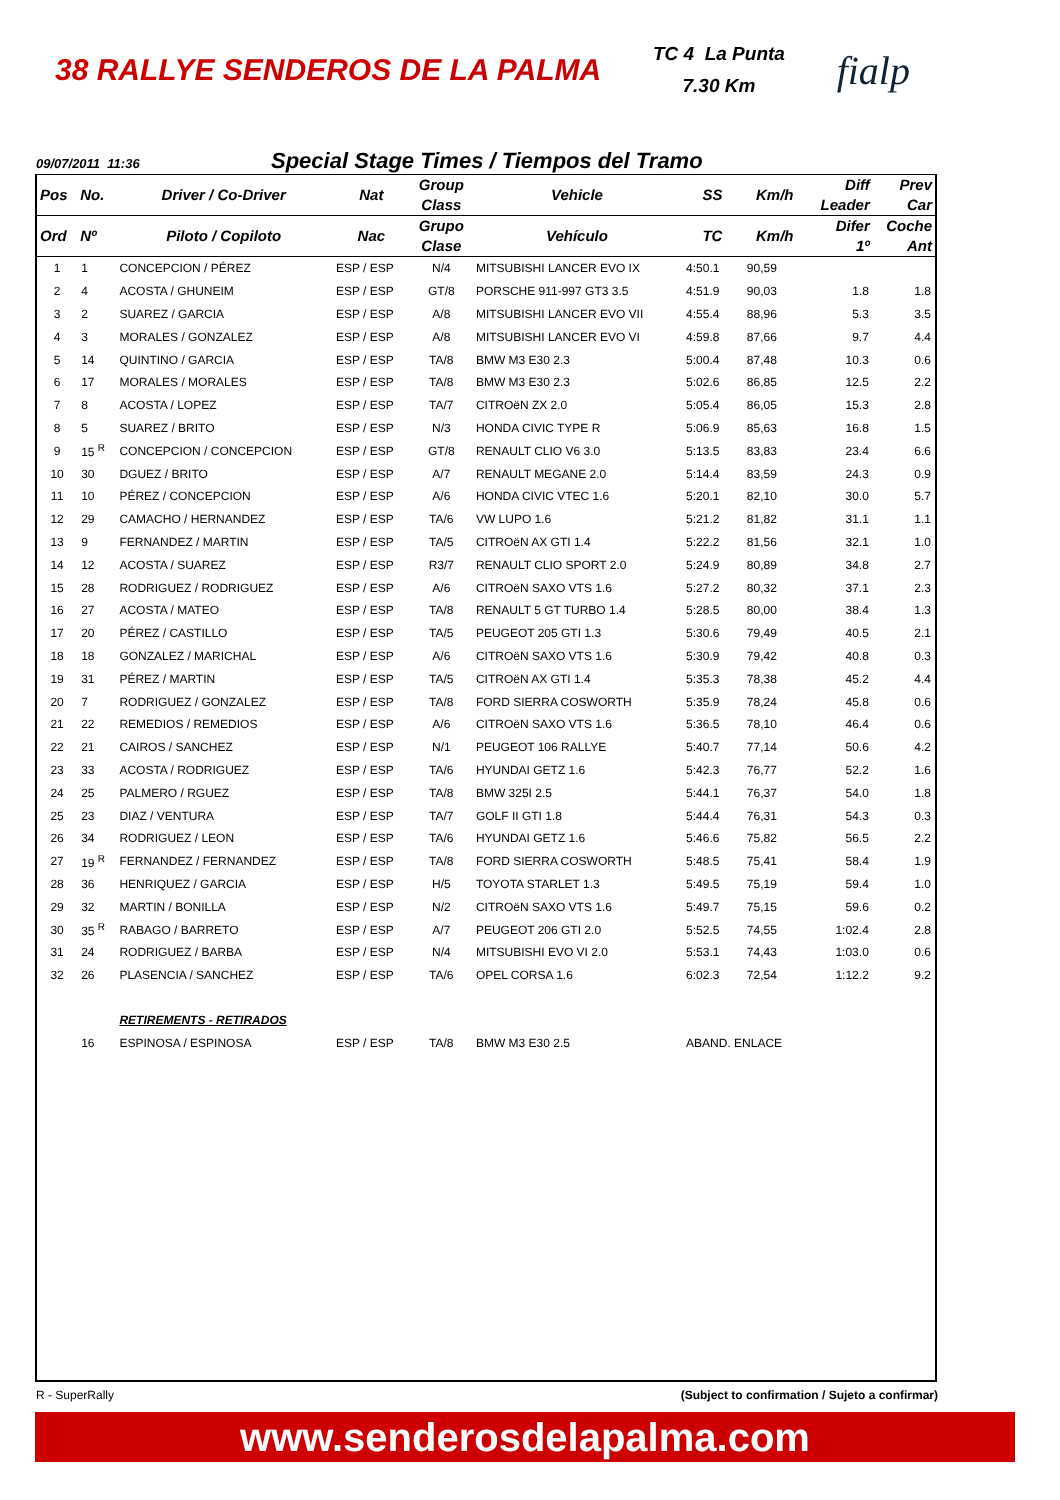38 RALLYE SENDEROS DE LA PALMA
TC 4 La Punta
7.30 Km
fialp
09/07/2011 11:36 Special Stage Times / Tiempos del Tramo
| Pos | No. | Driver / Co-Driver | Nat | Group Class | Vehicle | SS | Km/h | Diff Leader | Prev Car |
| --- | --- | --- | --- | --- | --- | --- | --- | --- | --- |
| Ord | Nº | Piloto / Copiloto | Nac | Grupo Clase | Vehículo | TC | Km/h | Difer 1º | Coche Ant |
| 1 | 1 | CONCEPCION / PÉREZ | ESP / ESP | N/4 | MITSUBISHI LANCER EVO IX | 4:50.1 | 90,59 | | |
| 2 | 4 | ACOSTA / GHUNEIM | ESP / ESP | GT/8 | PORSCHE 911-997 GT3 3.5 | 4:51.9 | 90,03 | 1.8 | 1.8 |
| 3 | 2 | SUAREZ / GARCIA | ESP / ESP | A/8 | MITSUBISHI LANCER EVO VII | 4:55.4 | 88,96 | 5.3 | 3.5 |
| 4 | 3 | MORALES / GONZALEZ | ESP / ESP | A/8 | MITSUBISHI LANCER EVO VI | 4:59.8 | 87,66 | 9.7 | 4.4 |
| 5 | 14 | QUINTINO / GARCIA | ESP / ESP | TA/8 | BMW M3 E30 2.3 | 5:00.4 | 87,48 | 10.3 | 0.6 |
| 6 | 17 | MORALES / MORALES | ESP / ESP | TA/8 | BMW M3 E30 2.3 | 5:02.6 | 86,85 | 12.5 | 2.2 |
| 7 | 8 | ACOSTA / LOPEZ | ESP / ESP | TA/7 | CITROëN ZX 2.0 | 5:05.4 | 86,05 | 15.3 | 2.8 |
| 8 | 5 | SUAREZ / BRITO | ESP / ESP | N/3 | HONDA CIVIC TYPE R | 5:06.9 | 85,63 | 16.8 | 1.5 |
| 9 | 15 <sup>R</sup> | CONCEPCION / CONCEPCION | ESP / ESP | GT/8 | RENAULT CLIO V6 3.0 | 5:13.5 | 83,83 | 23.4 | 6.6 |
| 10 | 30 | DGUEZ / BRITO | ESP / ESP | A/7 | RENAULT MEGANE 2.0 | 5:14.4 | 83,59 | 24.3 | 0.9 |
| 11 | 10 | PÉREZ / CONCEPCION | ESP / ESP | A/6 | HONDA CIVIC VTEC 1.6 | 5:20.1 | 82,10 | 30.0 | 5.7 |
| 12 | 29 | CAMACHO / HERNANDEZ | ESP / ESP | TA/6 | VW LUPO 1.6 | 5:21.2 | 81,82 | 31.1 | 1.1 |
| 13 | 9 | FERNANDEZ / MARTIN | ESP / ESP | TA/5 | CITROëN AX GTI 1.4 | 5:22.2 | 81,56 | 32.1 | 1.0 |
| 14 | 12 | ACOSTA / SUAREZ | ESP / ESP | R3/7 | RENAULT CLIO SPORT 2.0 | 5:24.9 | 80,89 | 34.8 | 2.7 |
| 15 | 28 | RODRIGUEZ / RODRIGUEZ | ESP / ESP | A/6 | CITROëN SAXO VTS 1.6 | 5:27.2 | 80,32 | 37.1 | 2.3 |
| 16 | 27 | ACOSTA / MATEO | ESP / ESP | TA/8 | RENAULT 5 GT TURBO 1.4 | 5:28.5 | 80,00 | 38.4 | 1.3 |
| 17 | 20 | PÉREZ / CASTILLO | ESP / ESP | TA/5 | PEUGEOT 205 GTI 1.3 | 5:30.6 | 79,49 | 40.5 | 2.1 |
| 18 | 18 | GONZALEZ / MARICHAL | ESP / ESP | A/6 | CITROëN SAXO VTS 1.6 | 5:30.9 | 79,42 | 40.8 | 0.3 |
| 19 | 31 | PÉREZ / MARTIN | ESP / ESP | TA/5 | CITROëN AX GTI 1.4 | 5:35.3 | 78,38 | 45.2 | 4.4 |
| 20 | 7 | RODRIGUEZ / GONZALEZ | ESP / ESP | TA/8 | FORD SIERRA COSWORTH | 5:35.9 | 78,24 | 45.8 | 0.6 |
| 21 | 22 | REMEDIOS / REMEDIOS | ESP / ESP | A/6 | CITROëN SAXO VTS 1.6 | 5:36.5 | 78,10 | 46.4 | 0.6 |
| 22 | 21 | CAIROS / SANCHEZ | ESP / ESP | N/1 | PEUGEOT 106 RALLYE | 5:40.7 | 77,14 | 50.6 | 4.2 |
| 23 | 33 | ACOSTA / RODRIGUEZ | ESP / ESP | TA/6 | HYUNDAI GETZ 1.6 | 5:42.3 | 76,77 | 52.2 | 1.6 |
| 24 | 25 | PALMERO / RGUEZ | ESP / ESP | TA/8 | BMW 325I 2.5 | 5:44.1 | 76,37 | 54.0 | 1.8 |
| 25 | 23 | DIAZ / VENTURA | ESP / ESP | TA/7 | GOLF II GTI 1.8 | 5:44.4 | 76,31 | 54.3 | 0.3 |
| 26 | 34 | RODRIGUEZ / LEON | ESP / ESP | TA/6 | HYUNDAI GETZ 1.6 | 5:46.6 | 75,82 | 56.5 | 2.2 |
| 27 | 19 <sup>R</sup> | FERNANDEZ / FERNANDEZ | ESP / ESP | TA/8 | FORD SIERRA COSWORTH | 5:48.5 | 75,41 | 58.4 | 1.9 |
| 28 | 36 | HENRIQUEZ / GARCIA | ESP / ESP | H/5 | TOYOTA STARLET 1.3 | 5:49.5 | 75,19 | 59.4 | 1.0 |
| 29 | 32 | MARTIN / BONILLA | ESP / ESP | N/2 | CITROëN SAXO VTS 1.6 | 5:49.7 | 75,15 | 59.6 | 0.2 |
| 30 | 35 <sup>R</sup> | RABAGO / BARRETO | ESP / ESP | A/7 | PEUGEOT 206 GTI 2.0 | 5:52.5 | 74,55 | 1:02.4 | 2.8 |
| 31 | 24 | RODRIGUEZ / BARBA | ESP / ESP | N/4 | MITSUBISHI EVO VI 2.0 | 5:53.1 | 74,43 | 1:03.0 | 0.6 |
| 32 | 26 | PLASENCIA / SANCHEZ | ESP / ESP | TA/6 | OPEL CORSA 1.6 | 6:02.3 | 72,54 | 1:12.2 | 9.2 |
| | | RETIREMENTS - RETIRADOS | | | | | | | |
| | 16 | ESPINOSA / ESPINOSA | ESP / ESP | TA/8 | BMW M3 E30 2.5 | ABAND. ENLACE | | | |
R - SuperRally (Subject to confirmation / Sujeto a confirmar)
www.senderosdelapalma.com